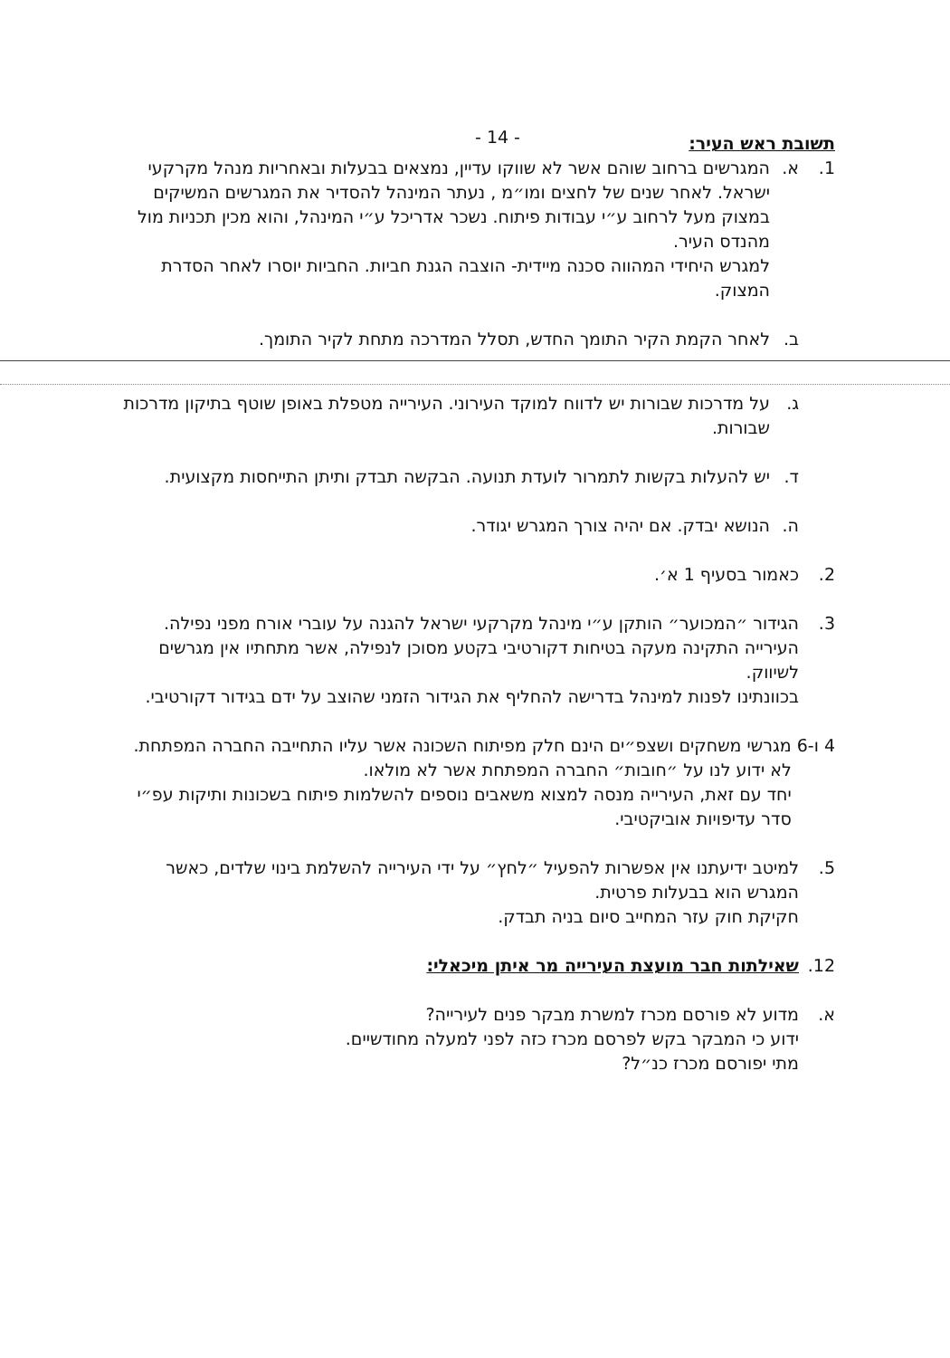- 14 -
תשובת ראש העיר:
1. א. המגרשים ברחוב שוהם אשר לא שווקו עדיין, נמצאים בבעלות ובאחריות מנהל מקרקעי ישראל. לאחר שנים של לחצים ומו״מ , נעתר המינהל להסדיר את המגרשים המשיקים במצוק מעל לרחוב ע״י עבודות פיתוח. נשכר אדריכל ע״י המינהל, והוא מכין תכניות מול מהנדס העיר.
למגרש היחידי המהווה סכנה מיידית- הוצבה הגנת חביות. החביות יוסרו לאחר הסדרת המצוק.
ב. לאחר הקמת הקיר התומך החדש, תסלל המדרכה מתחת לקיר התומך.
ג. על מדרכות שבורות יש לדווח למוקד העירוני. העירייה מטפלת באופן שוטף בתיקון מדרכות שבורות.
ד. יש להעלות בקשות לתמרור לועדת תנועה. הבקשה תבדק ותיתן התייחסות מקצועית.
ה. הנושא יבדק. אם יהיה צורך המגרש יגודר.
2. כאמור בסעיף 1 א׳.
3. הגידור ״המכוער״ הותקן ע״י מינהל מקרקעי ישראל להגנה על עוברי אורח מפני נפילה. העירייה התקינה מעקה בטיחות דקורטיבי בקטע מסוכן לנפילה, אשר מתחתיו אין מגרשים לשיווק.
בכוונתינו לפנות למינהל בדרישה להחליף את הגידור הזמני שהוצב על ידם בגידור דקורטיבי.
4 ו-6 מגרשי משחקים ושצפ״ים הינם חלק מפיתוח השכונה אשר עליו התחייבה החברה המפתחת. לא ידוע לנו על ״חובות״ החברה המפתחת אשר לא מולאו.
יחד עם זאת, העירייה מנסה למצוא משאבים נוספים להשלמות פיתוח בשכונות ותיקות עפ״י סדר עדיפויות אוביקטיבי.
5. למיטב ידיעתנו אין אפשרות להפעיל ״לחץ״ על ידי העירייה להשלמת בינוי שלדים, כאשר המגרש הוא בבעלות פרטית.
חקיקת חוק עזר המחייב סיום בניה תבדק.
12. שאילתות חבר מועצת העירייה מר איתן מיכאלי:
א. מדוע לא פורסם מכרז למשרת מבקר פנים לעירייה?
ידוע כי המבקר בקש לפרסם מכרז כזה לפני למעלה מחודשיים.
מתי יפורסם מכרז כנ״ל?